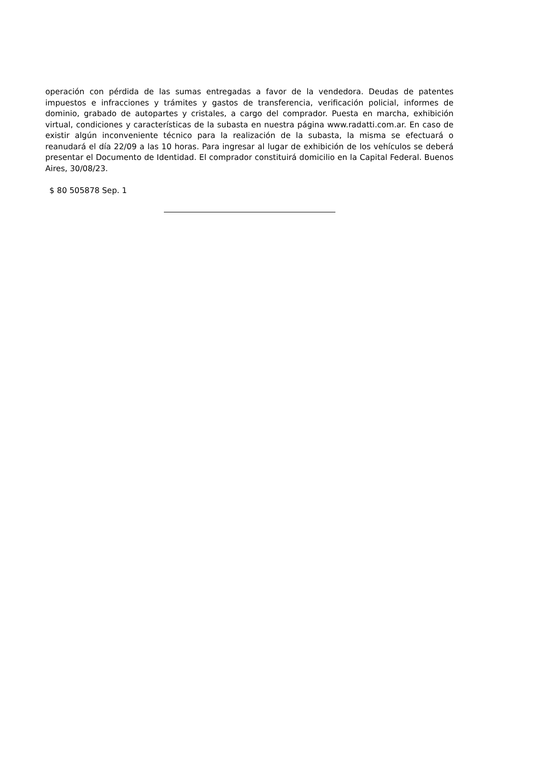operación con pérdida de las sumas entregadas a favor de la vendedora. Deudas de patentes impuestos e infracciones y trámites y gastos de transferencia, verificación policial, informes de dominio, grabado de autopartes y cristales, a cargo del comprador. Puesta en marcha, exhibición virtual, condiciones y características de la subasta en nuestra página www.radatti.com.ar. En caso de existir algún inconveniente técnico para la realización de la subasta, la misma se efectuará o reanudará el día 22/09 a las 10 horas. Para ingresar al lugar de exhibición de los vehículos se deberá presentar el Documento de Identidad. El comprador constituirá domicilio en la Capital Federal. Buenos Aires, 30/08/23.
$ 80 505878 Sep. 1